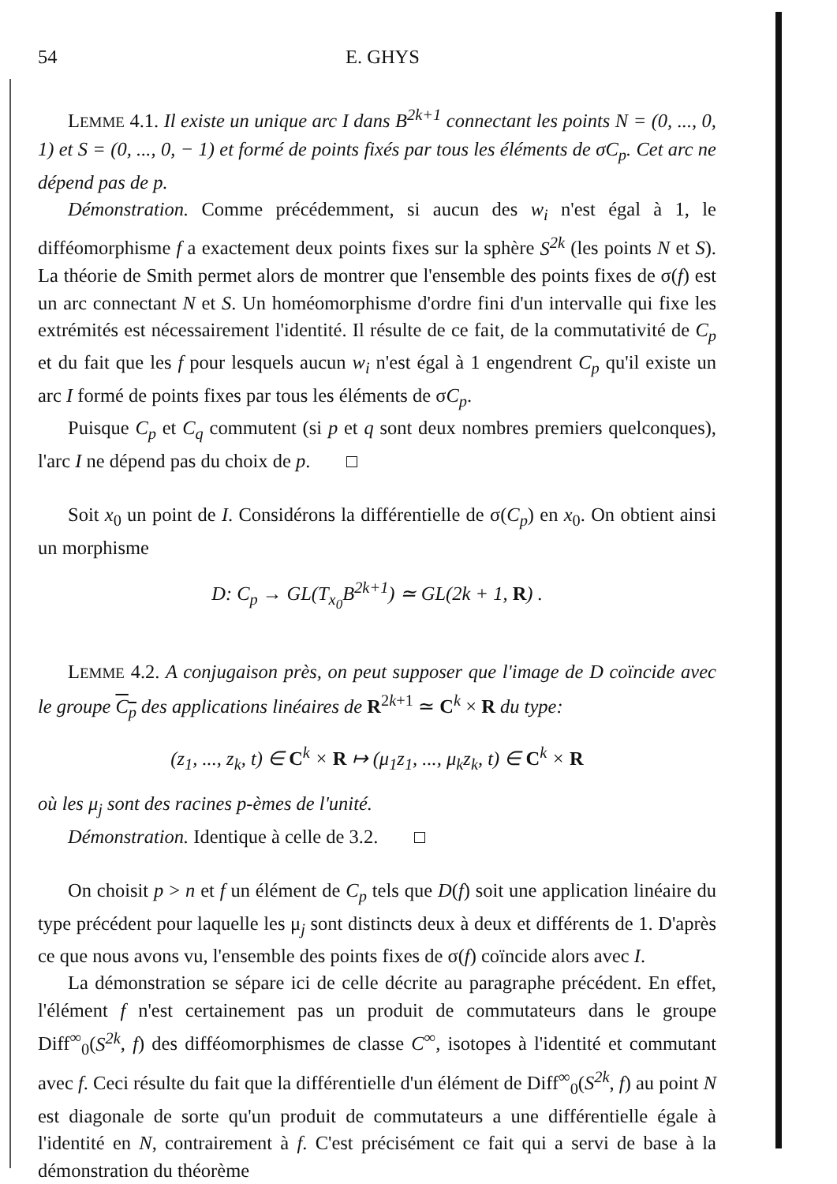54 E. GHYS
LEMME 4.1. Il existe un unique arc I dans B<sup>2k+1</sup> connectant les points N = (0, ..., 0, 1) et S = (0, ..., 0, − 1) et formé de points fixés par tous les éléments de σC<sub>p</sub>. Cet arc ne dépend pas de p.
Démonstration. Comme précédemment, si aucun des w<sub>i</sub> n'est égal à 1, le difféomorphisme f a exactement deux points fixes sur la sphère S<sup>2k</sup> (les points N et S). La théorie de Smith permet alors de montrer que l'ensemble des points fixes de σ(f) est un arc connectant N et S. Un homéomorphisme d'ordre fini d'un intervalle qui fixe les extrémités est nécessairement l'identité. Il résulte de ce fait, de la commutativité de C<sub>p</sub> et du fait que les f pour lesquels aucun w<sub>i</sub> n'est égal à 1 engendrent C<sub>p</sub> qu'il existe un arc I formé de points fixes par tous les éléments de σC<sub>p</sub>.
Puisque C<sub>p</sub> et C<sub>q</sub> commutent (si p et q sont deux nombres premiers quelconques), l'arc I ne dépend pas du choix de p.
Soit x<sub>0</sub> un point de I. Considérons la différentielle de σ(C<sub>p</sub>) en x<sub>0</sub>. On obtient ainsi un morphisme
D: C<sub>p</sub> → GL(T<sub>x<sub>0</sub></sub>B<sup>2k+1</sup>) ≃ GL(2k + 1, R) .
LEMME 4.2. A conjugaison près, on peut supposer que l'image de D coïncide avec le groupe C<sub>p</sub> des applications linéaires de R<sup>2k+1</sup> ≃ C<sup>k</sup> × R du type:
(z<sub>1</sub>, ..., z<sub>k</sub>, t) ∈ C<sup>k</sup> × R ↦ (μ<sub>1</sub>z<sub>1</sub>, ..., μ<sub>k</sub>z<sub>k</sub>, t) ∈ C<sup>k</sup> × R
où les μ<sub>j</sub> sont des racines p-èmes de l'unité.
Démonstration. Identique à celle de 3.2.
On choisit p > n et f un élément de C<sub>p</sub> tels que D(f) soit une application linéaire du type précédent pour laquelle les μ<sub>j</sub> sont distincts deux à deux et différents de 1. D'après ce que nous avons vu, l'ensemble des points fixes de σ(f) coïncide alors avec I.
La démonstration se sépare ici de celle décrite au paragraphe précédent. En effet, l'élément f n'est certainement pas un produit de commutateurs dans le groupe Diff<sup>∞</sup><sub>0</sub>(S<sup>2k</sup>, f) des difféomorphismes de classe C<sup>∞</sup>, isotopes à l'identité et commutant avec f. Ceci résulte du fait que la différentielle d'un élément de Diff<sup>∞</sup><sub>0</sub>(S<sup>2k</sup>, f) au point N est diagonale de sorte qu'un produit de commutateurs a une différentielle égale à l'identité en N, contrairement à f. C'est précisément ce fait qui a servi de base à la démonstration du théorème